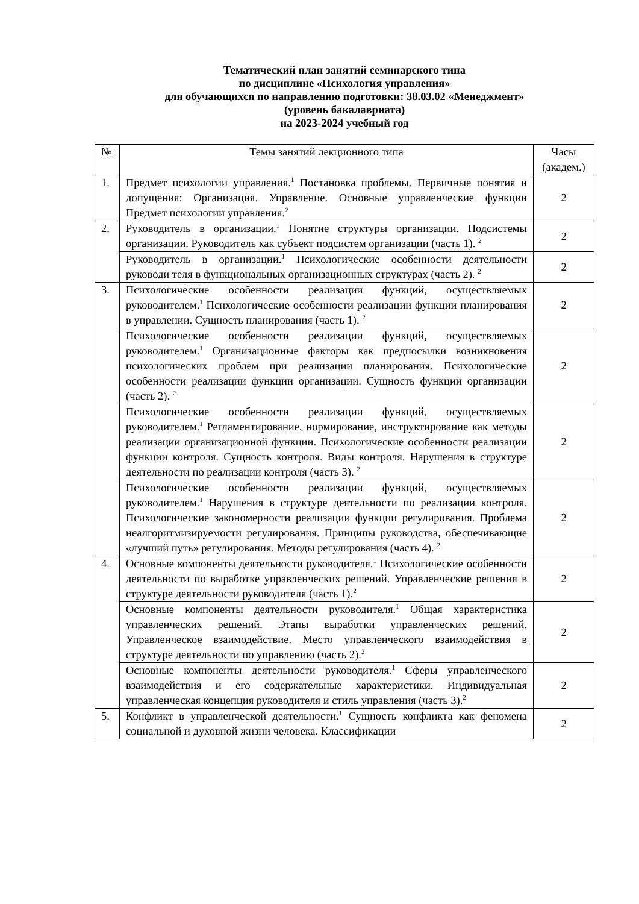Тематический план занятий семинарского типа
по дисциплине «Психология управления»
для обучающихся по направлению подготовки: 38.03.02 «Менеджмент»
(уровень бакалавриата)
на 2023-2024 учебный год
| № | Темы занятий лекционного типа | Часы (академ.) |
| --- | --- | --- |
| 1. | Предмет психологии управления.<sup>1</sup> Постановка проблемы. Первичные понятия и допущения: Организация. Управление. Основные управленческие функции Предмет психологии управления.<sup>2</sup> | 2 |
| 2. | Руководитель в организации.<sup>1</sup> Понятие структуры организации. Подсистемы организации. Руководитель как субъект подсистем организации (часть 1). <sup>2</sup> | 2 |
| | Руководитель в организации.<sup>1</sup> Психологические особенности деятельности руководи теля в функциональных организационных структурах (часть 2). <sup>2</sup> | 2 |
| 3. | Психологические особенности реализации функций, осуществляемых руководителем.<sup>1</sup> Психологические особенности реализации функции планирования в управлении. Сущность планирования (часть 1). <sup>2</sup> | 2 |
| | Психологические особенности реализации функций, осуществляемых руководителем.<sup>1</sup> Организационные факторы как предпосылки возникновения психологических проблем при реализации планирования. Психологические особенности реализации функции организации. Сущность функции организации (часть 2). <sup>2</sup> | 2 |
| | Психологические особенности реализации функций, осуществляемых руководителем.<sup>1</sup> Регламентирование, нормирование, инструктирование как методы реализации организационной функции. Психологические особенности реализации функции контроля. Сущность контроля. Виды контроля. Нарушения в структуре деятельности по реализации контроля (часть 3). <sup>2</sup> | 2 |
| | Психологические особенности реализации функций, осуществляемых руководителем.<sup>1</sup> Нарушения в структуре деятельности по реализации контроля. Психологические закономерности реализации функции регулирования. Проблема неалгоритмизируемости регулирования. Принципы руководства, обеспечивающие «лучший путь» регулирования. Методы регулирования (часть 4). <sup>2</sup> | 2 |
| 4. | Основные компоненты деятельности руководителя.<sup>1</sup> Психологические особенности деятельности по выработке управленческих решений. Управленческие решения в структуре деятельности руководителя (часть 1).<sup>2</sup> | 2 |
| | Основные компоненты деятельности руководителя.<sup>1</sup> Общая характеристика управленческих решений. Этапы выработки управленческих решений. Управленческое взаимодействие. Место управленческого взаимодействия в структуре деятельности по управлению (часть 2).<sup>2</sup> | 2 |
| | Основные компоненты деятельности руководителя.<sup>1</sup> Сферы управленческого взаимодействия и его содержательные характеристики. Индивидуальная управленческая концепция руководителя и стиль управления (часть 3).<sup>2</sup> | 2 |
| 5. | Конфликт в управленческой деятельности.<sup>1</sup> Сущность конфликта как феномена социальной и духовной жизни человека. Классификации | 2 |